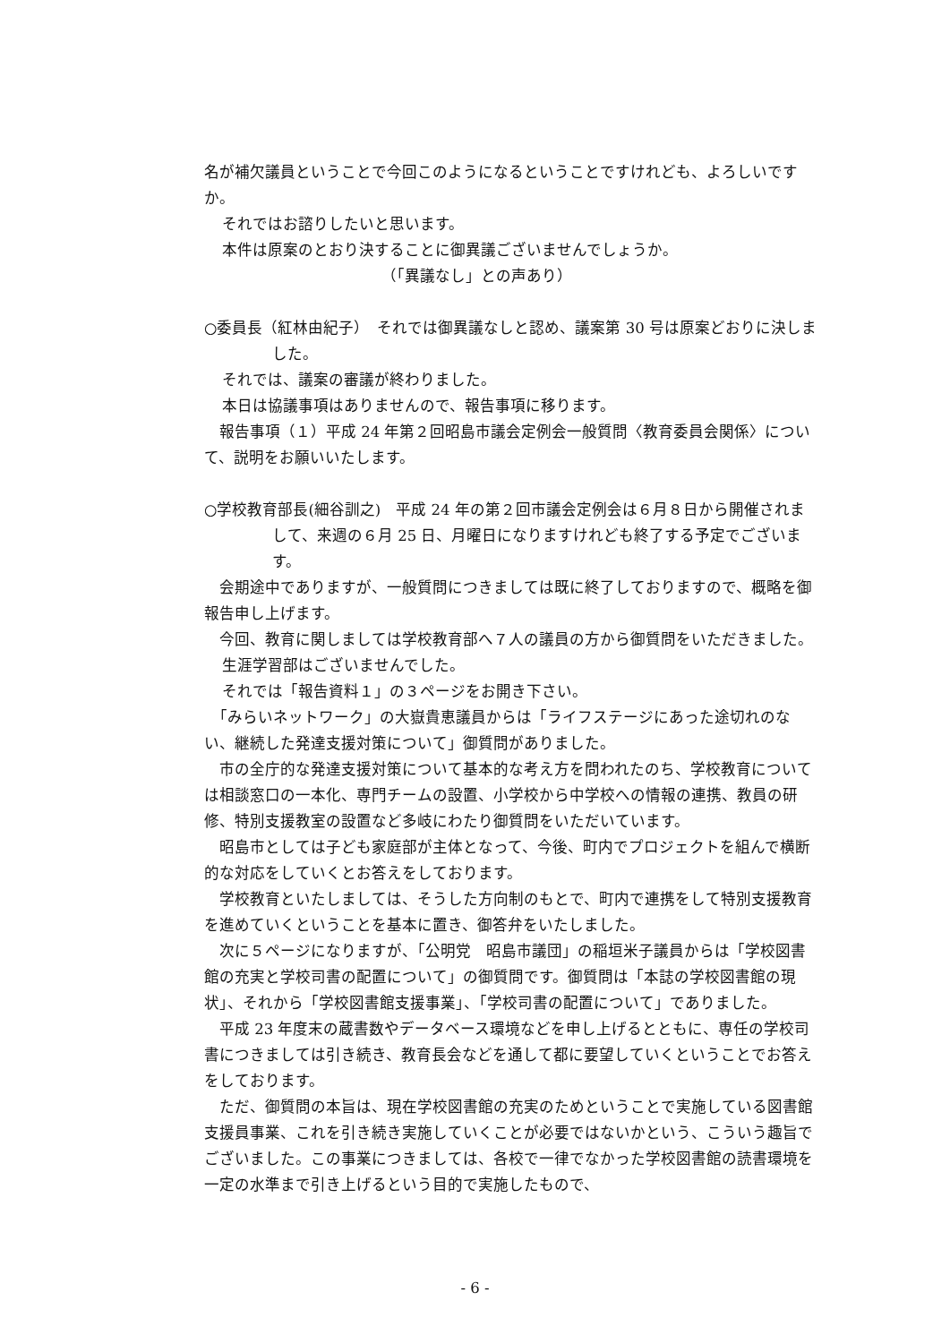名が補欠議員ということで今回このようになるということですけれども、よろしいですか。
それではお諮りしたいと思います。
本件は原案のとおり決することに御異議ございませんでしょうか。
（「異議なし」との声あり）
○委員長（紅林由紀子）　それでは御異議なしと認め、議案第 30 号は原案どおりに決しました。
それでは、議案の審議が終わりました。
本日は協議事項はありませんので、報告事項に移ります。
　報告事項（１）平成 24 年第２回昭島市議会定例会一般質問〈教育委員会関係〉について、説明をお願いいたします。
○学校教育部長(細谷訓之)　平成 24 年の第２回市議会定例会は６月８日から開催されまして、来週の６月 25 日、月曜日になりますけれども終了する予定でございます。
　会期途中でありますが、一般質問につきましては既に終了しておりますので、概略を御報告申し上げます。
　今回、教育に関しましては学校教育部へ７人の議員の方から御質問をいただきました。
生涯学習部はございませんでした。
それでは「報告資料１」の３ページをお開き下さい。
　「みらいネットワーク」の大嶽貴恵議員からは「ライフステージにあった途切れのない、継続した発達支援対策について」御質問がありました。
　市の全庁的な発達支援対策について基本的な考え方を問われたのち、学校教育については相談窓口の一本化、専門チームの設置、小学校から中学校への情報の連携、教員の研修、特別支援教室の設置など多岐にわたり御質問をいただいています。
　昭島市としては子ども家庭部が主体となって、今後、町内でプロジェクトを組んで横断的な対応をしていくとお答えをしております。
　学校教育といたしましては、そうした方向制のもとで、町内で連携をして特別支援教育を進めていくということを基本に置き、御答弁をいたしました。
　次に５ページになりますが、「公明党　昭島市議団」の稲垣米子議員からは「学校図書館の充実と学校司書の配置について」の御質問です。御質問は「本誌の学校図書館の現状」、それから「学校図書館支援事業」、「学校司書の配置について」でありました。
　平成 23 年度末の蔵書数やデータベース環境などを申し上げるとともに、専任の学校司書につきましては引き続き、教育長会などを通して都に要望していくということでお答えをしております。
　ただ、御質問の本旨は、現在学校図書館の充実のためということで実施している図書館支援員事業、これを引き続き実施していくことが必要ではないかという、こういう趣旨でございました。この事業につきましては、各校で一律でなかった学校図書館の読書環境を一定の水準まで引き上げるという目的で実施したもので、
- 6 -